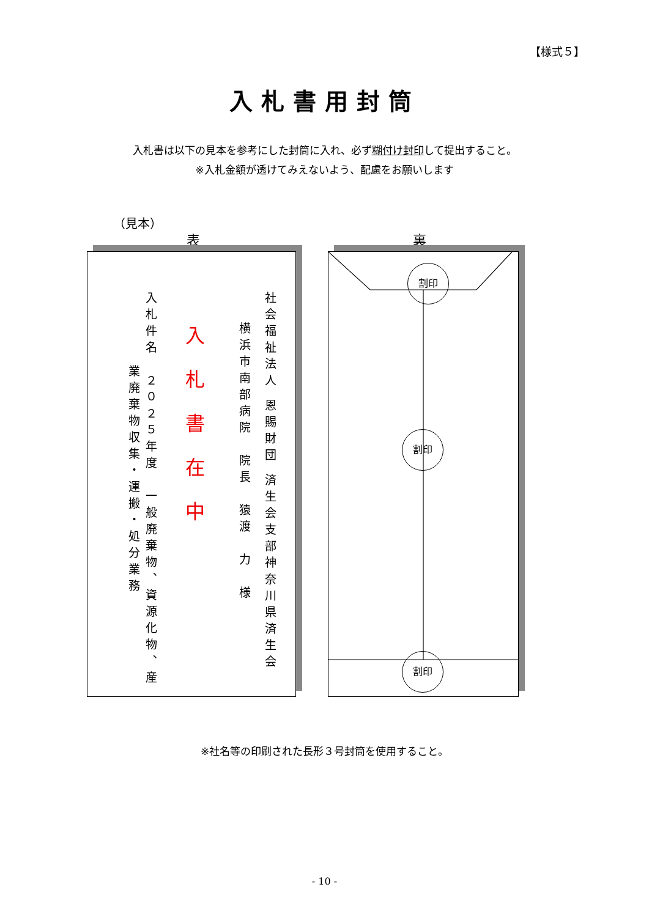【様式５】
入札書用封筒
入札書は以下の見本を参考にした封筒に入れ、必ず糊付け封印して提出すること。
※入札金額が透けてみえないよう、配慮をお願いします
（見本）
表 裏
社会福祉法人 恩賜財団 済生会支部神奈川県済生会
横浜市南部病院　院長　猿渡　力　様
入札書在中
入札件名　２０２５年度　一般廃棄物、資源化物、産
業廃棄物収集・運搬・処分業務
割印
割印
割印
※社名等の印刷された長形３号封筒を使用すること。
- 10 -